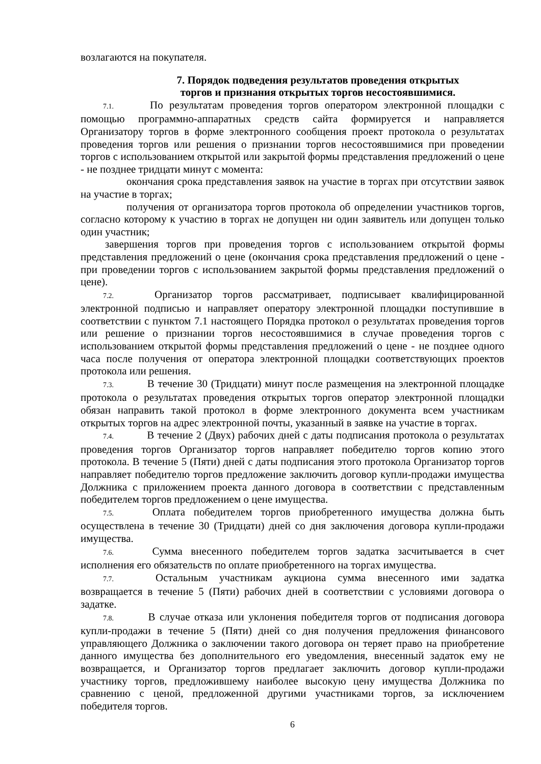возлагаются на покупателя.
7. Порядок подведения результатов проведения открытых
торгов и признания открытых торгов несостоявшимися.
7.1. По результатам проведения торгов оператором электронной площадки с помощью программно-аппаратных средств сайта формируется и направляется Организатору торгов в форме электронного сообщения проект протокола о результатах проведения торгов или решения о признании торгов несостоявшимися при проведении торгов с использованием открытой или закрытой формы представления предложений о цене - не позднее тридцати минут с момента:
окончания срока представления заявок на участие в торгах при отсутствии заявок на участие в торгах;
получения от организатора торгов протокола об определении участников торгов, согласно которому к участию в торгах не допущен ни один заявитель или допущен только один участник;
завершения торгов при проведения торгов с использованием открытой формы представления предложений о цене (окончания срока представления предложений о цене - при проведении торгов с использованием закрытой формы представления предложений о цене).
7.2. Организатор торгов рассматривает, подписывает квалифицированной электронной подписью и направляет оператору электронной площадки поступившие в соответствии с пунктом 7.1 настоящего Порядка протокол о результатах проведения торгов или решение о признании торгов несостоявшимися в случае проведения торгов с использованием открытой формы представления предложений о цене - не позднее одного часа после получения от оператора электронной площадки соответствующих проектов протокола или решения.
7.3. В течение 30 (Тридцати) минут после размещения на электронной площадке протокола о результатах проведения открытых торгов оператор электронной площадки обязан направить такой протокол в форме электронного документа всем участникам открытых торгов на адрес электронной почты, указанный в заявке на участие в торгах.
7.4. В течение 2 (Двух) рабочих дней с даты подписания протокола о результатах проведения торгов Организатор торгов направляет победителю торгов копию этого протокола. В течение 5 (Пяти) дней с даты подписания этого протокола Организатор торгов направляет победителю торгов предложение заключить договор купли-продажи имущества Должника с приложением проекта данного договора в соответствии с представленным победителем торгов предложением о цене имущества.
7.5. Оплата победителем торгов приобретенного имущества должна быть осуществлена в течение 30 (Тридцати) дней со дня заключения договора купли-продажи имущества.
7.6. Сумма внесенного победителем торгов задатка засчитывается в счет исполнения его обязательств по оплате приобретенного на торгах имущества.
7.7. Остальным участникам аукциона сумма внесенного ими задатка возвращается в течение 5 (Пяти) рабочих дней в соответствии с условиями договора о задатке.
7.8. В случае отказа или уклонения победителя торгов от подписания договора купли-продажи в течение 5 (Пяти) дней со дня получения предложения финансового управляющего Должника о заключении такого договора он теряет право на приобретение данного имущества без дополнительного его уведомления, внесенный задаток ему не возвращается, и Организатор торгов предлагает заключить договор купли-продажи участнику торгов, предложившему наиболее высокую цену имущества Должника по сравнению с ценой, предложенной другими участниками торгов, за исключением победителя торгов.
6